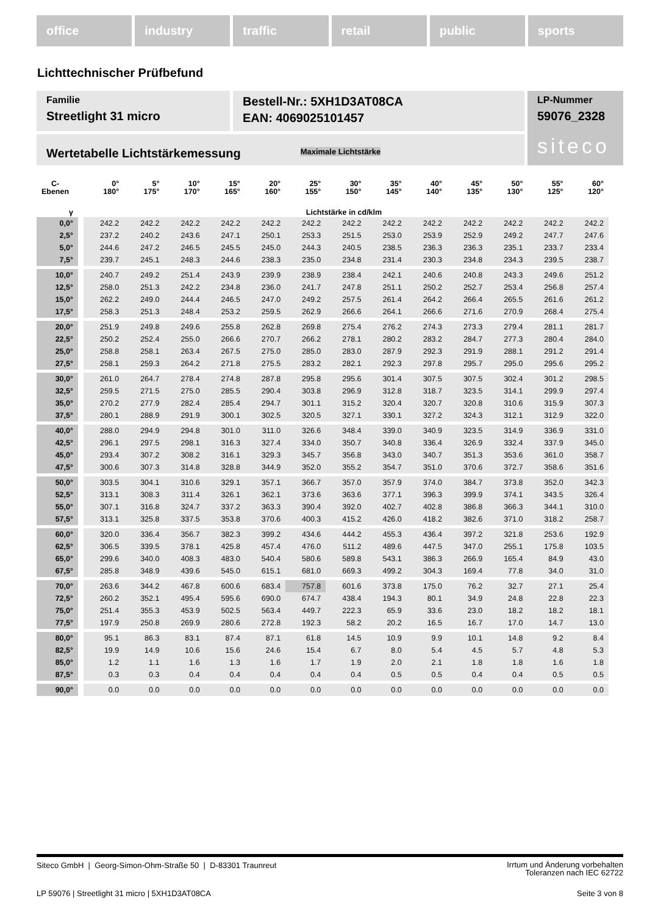office industry traffic retail public sports
Lichttechnischer Prüfbefund
Familie
Streetlight 31 micro
Bestell-Nr.: 5XH1D3AT08CA
EAN: 4069025101457
LP-Nummer
59076_2328
siteco
Wertetabelle Lichtstärkemessung Maximale Lichtstärke
| C- Ebenen | | 0° 180° | 5° 175° | 10° 170° | 15° 165° | 20° 160° | 25° 155° | 30° 150° | 35° 145° | 40° 140° | 45° 135° | 50° 130° | 55° 125° | 60° 120° |
| --- | --- | --- | --- | --- | --- | --- | --- | --- | --- | --- | --- | --- | --- | --- |
| γ | | Lichtstärke in cd/klm | | | | | | | | | | | | |
| 0,0° | | 242.2 | 242.2 | 242.2 | 242.2 | 242.2 | 242.2 | 242.2 | 242.2 | 242.2 | 242.2 | 242.2 | 242.2 | 242.2 |
| 2,5° | | 237.2 | 240.2 | 243.6 | 247.1 | 250.1 | 253.3 | 251.5 | 253.0 | 253.9 | 252.9 | 249.2 | 247.7 | 247.6 |
| 5,0° | | 244.6 | 247.2 | 246.5 | 245.5 | 245.0 | 244.3 | 240.5 | 238.5 | 236.3 | 236.3 | 235.1 | 233.7 | 233.4 |
| 7,5° | | 239.7 | 245.1 | 248.3 | 244.6 | 238.3 | 235.0 | 234.8 | 231.4 | 230.3 | 234.8 | 234.3 | 239.5 | 238.7 |
| 10,0° | | 240.7 | 249.2 | 251.4 | 243.9 | 239.9 | 238.9 | 238.4 | 242.1 | 240.6 | 240.8 | 243.3 | 249.6 | 251.2 |
| 12,5° | | 258.0 | 251.3 | 242.2 | 234.8 | 236.0 | 241.7 | 247.8 | 251.1 | 250.2 | 252.7 | 253.4 | 256.8 | 257.4 |
| 15,0° | | 262.2 | 249.0 | 244.4 | 246.5 | 247.0 | 249.2 | 257.5 | 261.4 | 264.2 | 266.4 | 265.5 | 261.6 | 261.2 |
| 17,5° | | 258.3 | 251.3 | 248.4 | 253.2 | 259.5 | 262.9 | 266.6 | 264.1 | 266.6 | 271.6 | 270.9 | 268.4 | 275.4 |
| 20,0° | | 251.9 | 249.8 | 249.6 | 255.8 | 262.8 | 269.8 | 275.4 | 276.2 | 274.3 | 273.3 | 279.4 | 281.1 | 281.7 |
| 22,5° | | 250.2 | 252.4 | 255.0 | 266.6 | 270.7 | 266.2 | 278.1 | 280.2 | 283.2 | 284.7 | 277.3 | 280.4 | 284.0 |
| 25,0° | | 258.8 | 258.1 | 263.4 | 267.5 | 275.0 | 285.0 | 283.0 | 287.9 | 292.3 | 291.9 | 288.1 | 291.2 | 291.4 |
| 27,5° | | 258.1 | 259.3 | 264.2 | 271.8 | 275.5 | 283.2 | 282.1 | 292.3 | 297.8 | 295.7 | 295.0 | 295.6 | 295.2 |
| 30,0° | | 261.0 | 264.7 | 278.4 | 274.8 | 287.8 | 295.8 | 295.6 | 301.4 | 307.5 | 307.5 | 302.4 | 301.2 | 298.5 |
| 32,5° | | 259.5 | 271.5 | 275.0 | 285.5 | 290.4 | 303.8 | 296.9 | 312.8 | 318.7 | 323.5 | 314.1 | 299.9 | 297.4 |
| 35,0° | | 270.2 | 277.9 | 282.4 | 285.4 | 294.7 | 301.1 | 315.2 | 320.4 | 320.7 | 320.8 | 310.6 | 315.9 | 307.3 |
| 37,5° | | 280.1 | 288.9 | 291.9 | 300.1 | 302.5 | 320.5 | 327.1 | 330.1 | 327.2 | 324.3 | 312.1 | 312.9 | 322.0 |
| 40,0° | | 288.0 | 294.9 | 294.8 | 301.0 | 311.0 | 326.6 | 348.4 | 339.0 | 340.9 | 323.5 | 314.9 | 336.9 | 331.0 |
| 42,5° | | 296.1 | 297.5 | 298.1 | 316.3 | 327.4 | 334.0 | 350.7 | 340.8 | 336.4 | 326.9 | 332.4 | 337.9 | 345.0 |
| 45,0° | | 293.4 | 307.2 | 308.2 | 316.1 | 329.3 | 345.7 | 356.8 | 343.0 | 340.7 | 351.3 | 353.6 | 361.0 | 358.7 |
| 47,5° | | 300.6 | 307.3 | 314.8 | 328.8 | 344.9 | 352.0 | 355.2 | 354.7 | 351.0 | 370.6 | 372.7 | 358.6 | 351.6 |
| 50,0° | | 303.5 | 304.1 | 310.6 | 329.1 | 357.1 | 366.7 | 357.0 | 357.9 | 374.0 | 384.7 | 373.8 | 352.0 | 342.3 |
| 52,5° | | 313.1 | 308.3 | 311.4 | 326.1 | 362.1 | 373.6 | 363.6 | 377.1 | 396.3 | 399.9 | 374.1 | 343.5 | 326.4 |
| 55,0° | | 307.1 | 316.8 | 324.7 | 337.2 | 363.3 | 390.4 | 392.0 | 402.7 | 402.8 | 386.8 | 366.3 | 344.1 | 310.0 |
| 57,5° | | 313.1 | 325.8 | 337.5 | 353.8 | 370.6 | 400.3 | 415.2 | 426.0 | 418.2 | 382.6 | 371.0 | 318.2 | 258.7 |
| 60,0° | | 320.0 | 336.4 | 356.7 | 382.3 | 399.2 | 434.6 | 444.2 | 455.3 | 436.4 | 397.2 | 321.8 | 253.6 | 192.9 |
| 62,5° | | 306.5 | 339.5 | 378.1 | 425.8 | 457.4 | 476.0 | 511.2 | 489.6 | 447.5 | 347.0 | 255.1 | 175.8 | 103.5 |
| 65,0° | | 299.6 | 340.0 | 408.3 | 483.0 | 540.4 | 580.6 | 589.8 | 543.1 | 386.3 | 266.9 | 165.4 | 84.9 | 43.0 |
| 67,5° | | 285.8 | 348.9 | 439.6 | 545.0 | 615.1 | 681.0 | 669.3 | 499.2 | 304.3 | 169.4 | 77.8 | 34.0 | 31.0 |
| 70,0° | | 263.6 | 344.2 | 467.8 | 600.6 | 683.4 | 757.8 | 601.6 | 373.8 | 175.0 | 76.2 | 32.7 | 27.1 | 25.4 |
| 72,5° | | 260.2 | 352.1 | 495.4 | 595.6 | 690.0 | 674.7 | 438.4 | 194.3 | 80.1 | 34.9 | 24.8 | 22.8 | 22.3 |
| 75,0° | | 251.4 | 355.3 | 453.9 | 502.5 | 563.4 | 449.7 | 222.3 | 65.9 | 33.6 | 23.0 | 18.2 | 18.2 | 18.1 |
| 77,5° | | 197.9 | 250.8 | 269.9 | 280.6 | 272.8 | 192.3 | 58.2 | 20.2 | 16.5 | 16.7 | 17.0 | 14.7 | 13.0 |
| 80,0° | | 95.1 | 86.3 | 83.1 | 87.4 | 87.1 | 61.8 | 14.5 | 10.9 | 9.9 | 10.1 | 14.8 | 9.2 | 8.4 |
| 82,5° | | 19.9 | 14.9 | 10.6 | 15.6 | 24.6 | 15.4 | 6.7 | 8.0 | 5.4 | 4.5 | 5.7 | 4.8 | 5.3 |
| 85,0° | | 1.2 | 1.1 | 1.6 | 1.3 | 1.6 | 1.7 | 1.9 | 2.0 | 2.1 | 1.8 | 1.8 | 1.6 | 1.8 |
| 87,5° | | 0.3 | 0.3 | 0.4 | 0.4 | 0.4 | 0.4 | 0.4 | 0.5 | 0.5 | 0.4 | 0.4 | 0.5 | 0.5 |
| 90,0° | | 0.0 | 0.0 | 0.0 | 0.0 | 0.0 | 0.0 | 0.0 | 0.0 | 0.0 | 0.0 | 0.0 | 0.0 | 0.0 |
Siteco GmbH | Georg-Simon-Ohm-Straße 50 | D-83301 Traunreut Irrtum und Änderung vorbehalten
Toleranzen nach IEC 62722
LP 59076 | Streetlight 31 micro | 5XH1D3AT08CA Seite 3 von 8